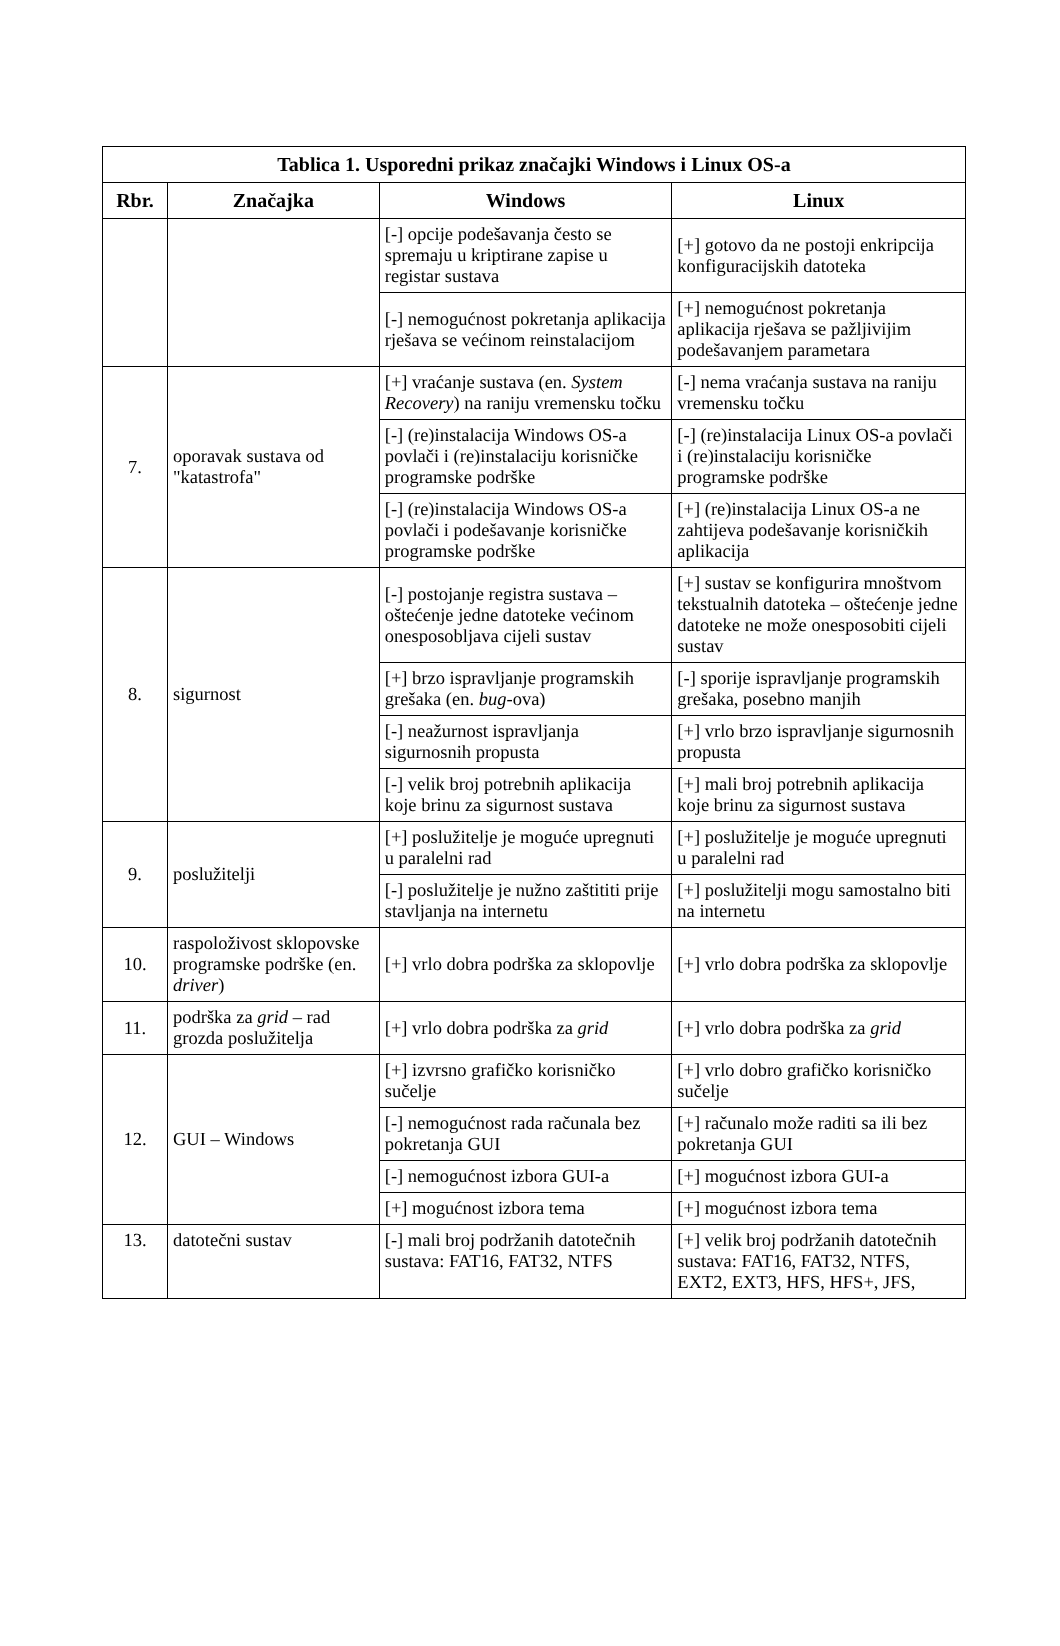| Tablica 1. Usporedni prikaz značajki Windows i Linux OS-a | | | |
| --- | --- | --- | --- |
| Rbr. | Značajka | Windows | Linux |
| | | [-] opcije podešavanja često se spremaju u kriptirane zapise u registar sustava | [+] gotovo da ne postoji enkripcija konfiguracijskih datoteka |
| | | [-] nemogućnost pokretanja aplikacija rješava se većinom reinstalacijom | [+] nemogućnost pokretanja aplikacija rješava se pažljivijim podešavanjem parametara |
| 7. | oporavak sustava od "katastrofa" | [+] vraćanje sustava (en. System Recovery ) na raniju vremensku točku | [-] nema vraćanja sustava na raniju vremensku točku |
| | | [-] (re)instalacija Windows OS-a povlači i (re)instalaciju korisničke programske podrške | [-] (re)instalacija Linux OS-a povlači i (re)instalaciju korisničke programske podrške |
| | | [-] (re)instalacija Windows OS-a povlači i podešavanje korisničke programske podrške | [+] (re)instalacija Linux OS-a ne zahtijeva podešavanje korisničkih aplikacija |
| 8. | sigurnost | [-] postojanje registra sustava – oštećenje jedne datoteke većinom onesposobljava cijeli sustav | [+] sustav se konfigurira mnoštvom tekstualnih datoteka – oštećenje jedne datoteke ne može onesposobiti cijeli sustav |
| | | [+] brzo ispravljanje programskih grešaka (en. bug -ova) | [-] sporije ispravljanje programskih grešaka, posebno manjih |
| | | [-] neažurnost ispravljanja sigurnosnih propusta | [+] vrlo brzo ispravljanje sigurnosnih propusta |
| | | [-] velik broj potrebnih aplikacija koje brinu za sigurnost sustava | [+] mali broj potrebnih aplikacija koje brinu za sigurnost sustava |
| 9. | poslužitelji | [+] poslužitelje je moguće upregnuti u paralelni rad | [+] poslužitelje je moguće upregnuti u paralelni rad |
| | | [-] poslužitelje je nužno zaštititi prije stavljanja na internetu | [+] poslužitelji mogu samostalno biti na internetu |
| 10. | raspoloživost sklopovske programske podrške (en. driver ) | [+] vrlo dobra podrška za sklopovlje | [+] vrlo dobra podrška za sklopovlje |
| 11. | podrška za grid – rad grozda poslužitelja | [+] vrlo dobra podrška za grid | [+] vrlo dobra podrška za grid |
| 12. | GUI – Windows | [+] izvrsno grafičko korisničko sučelje | [+] vrlo dobro grafičko korisničko sučelje |
| | | [-] nemogućnost rada računala bez pokretanja GUI | [+] računalo može raditi sa ili bez pokretanja GUI |
| | | [-] nemogućnost izbora GUI-a | [+] mogućnost izbora GUI-a |
| | | [+] mogućnost izbora tema | [+] mogućnost izbora tema |
| 13. | datotečni sustav | [-] mali broj podržanih datotečnih sustava: FAT16, FAT32, NTFS | [+] velik broj podržanih datotečnih sustava: FAT16, FAT32, NTFS, EXT2, EXT3, HFS, HFS+, JFS, |